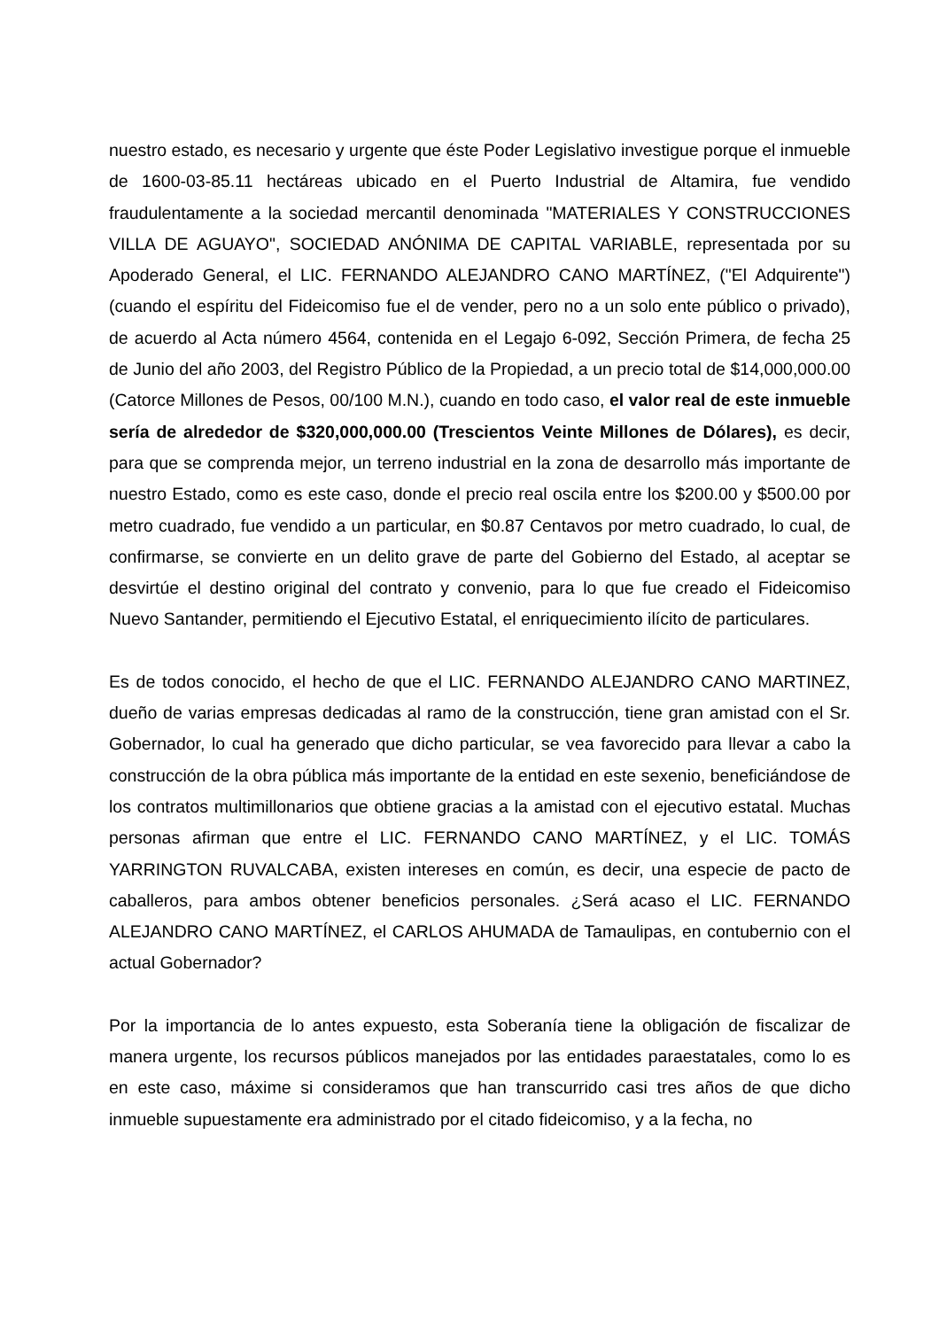nuestro estado, es necesario y urgente que éste Poder Legislativo investigue porque el inmueble de 1600-03-85.11 hectáreas ubicado en el Puerto Industrial de Altamira, fue vendido fraudulentamente a la sociedad mercantil denominada "MATERIALES Y CONSTRUCCIONES VILLA DE AGUAYO", SOCIEDAD ANÓNIMA DE CAPITAL VARIABLE, representada por su Apoderado General, el LIC. FERNANDO ALEJANDRO CANO MARTÍNEZ, ("El Adquirente") (cuando el espíritu del Fideicomiso fue el de vender, pero no a un solo ente público o privado), de acuerdo al Acta número 4564, contenida en el Legajo 6-092, Sección Primera, de fecha 25 de Junio del año 2003, del Registro Público de la Propiedad, a un precio total de $14,000,000.00 (Catorce Millones de Pesos, 00/100 M.N.), cuando en todo caso, el valor real de este inmueble sería de alrededor de $320,000,000.00 (Trescientos Veinte Millones de Dólares), es decir, para que se comprenda mejor, un terreno industrial en la zona de desarrollo más importante de nuestro Estado, como es este caso, donde el precio real oscila entre los $200.00 y $500.00 por metro cuadrado, fue vendido a un particular, en $0.87 Centavos por metro cuadrado, lo cual, de confirmarse, se convierte en un delito grave de parte del Gobierno del Estado, al aceptar se desvirtúe el destino original del contrato y convenio, para lo que fue creado el Fideicomiso Nuevo Santander, permitiendo el Ejecutivo Estatal, el enriquecimiento ilícito de particulares.
Es de todos conocido, el hecho de que el LIC. FERNANDO ALEJANDRO CANO MARTINEZ, dueño de varias empresas dedicadas al ramo de la construcción, tiene gran amistad con el Sr. Gobernador, lo cual ha generado que dicho particular, se vea favorecido para llevar a cabo la construcción de la obra pública más importante de la entidad en este sexenio, beneficiándose de los contratos multimillonarios que obtiene gracias a la amistad con el ejecutivo estatal. Muchas personas afirman que entre el LIC. FERNANDO CANO MARTÍNEZ, y el LIC. TOMÁS YARRINGTON RUVALCABA, existen intereses en común, es decir, una especie de pacto de caballeros, para ambos obtener beneficios personales. ¿Será acaso el LIC. FERNANDO ALEJANDRO CANO MARTÍNEZ, el CARLOS AHUMADA de Tamaulipas, en contubernio con el actual Gobernador?
Por la importancia de lo antes expuesto, esta Soberanía tiene la obligación de fiscalizar de manera urgente, los recursos públicos manejados por las entidades paraestatales, como lo es en este caso, máxime si consideramos que han transcurrido casi tres años de que dicho inmueble supuestamente era administrado por el citado fideicomiso, y a la fecha, no